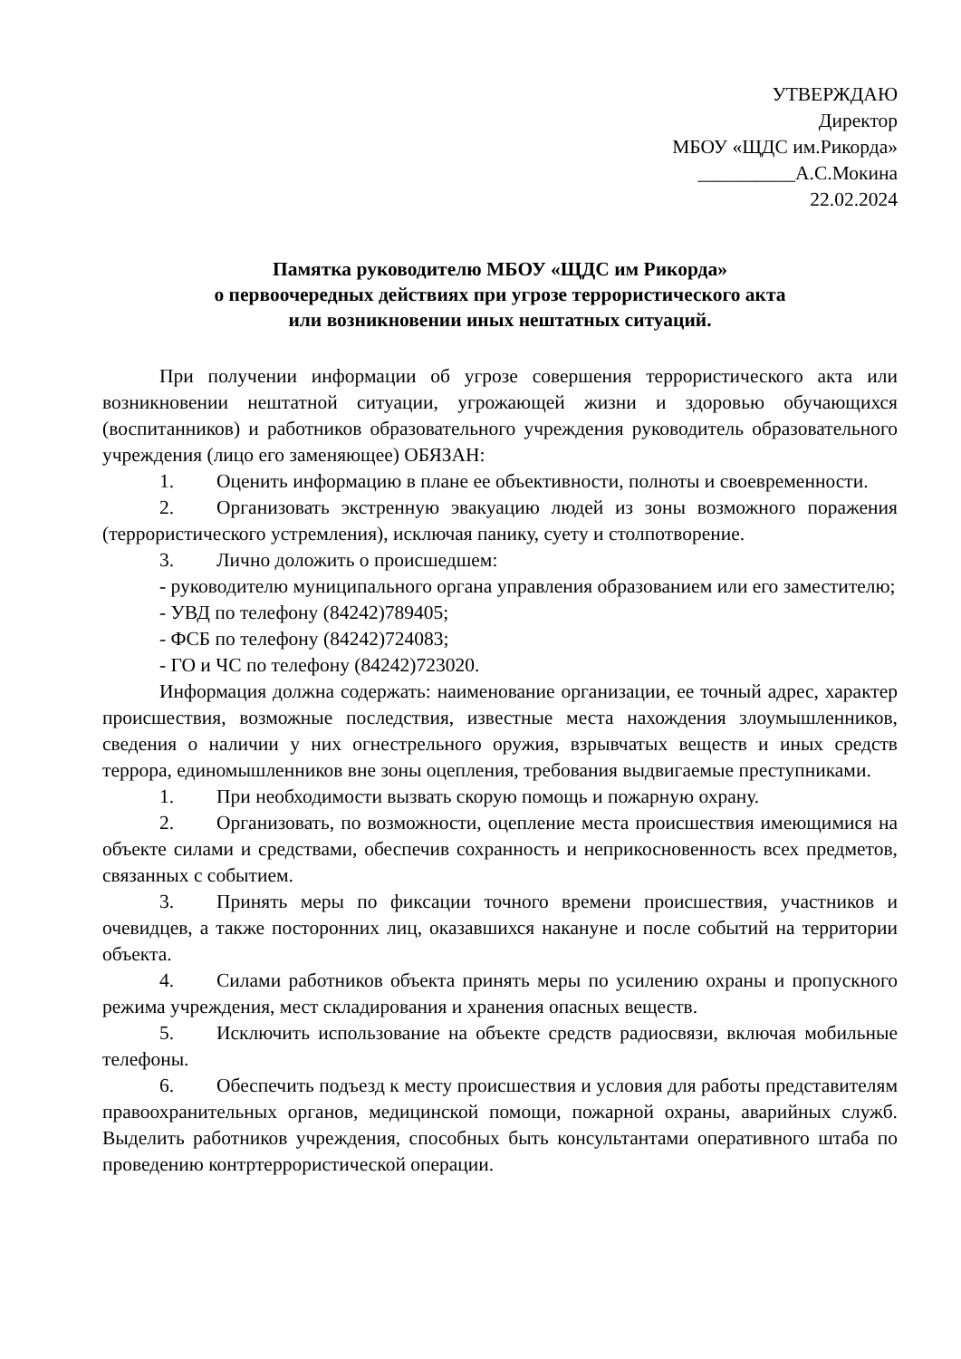УТВЕРЖДАЮ
Директор
МБОУ «ЩДС им.Рикорда»
__________А.С.Мокина
22.02.2024
Памятка руководителю МБОУ «ЩДС им Рикорда»
о первоочередных действиях при угрозе террористического акта
или возникновении иных нештатных ситуаций.
При получении информации об угрозе совершения террористического акта или возникновении нештатной ситуации, угрожающей жизни и здоровью обучающихся (воспитанников) и работников образовательного учреждения руководитель образовательного учреждения (лицо его заменяющее) ОБЯЗАН:
1. Оценить информацию в плане ее объективности, полноты и своевременности.
2. Организовать экстренную эвакуацию людей из зоны возможного поражения (террористического устремления), исключая панику, суету и столпотворение.
3. Лично доложить о происшедшем:
- руководителю муниципального органа управления образованием или его заместителю;
- УВД по телефону (84242)789405;
- ФСБ по телефону (84242)724083;
- ГО и ЧС по телефону (84242)723020.
Информация должна содержать: наименование организации, ее точный адрес, характер происшествия, возможные последствия, известные места нахождения злоумышленников, сведения о наличии у них огнестрельного оружия, взрывчатых веществ и иных средств террора, единомышленников вне зоны оцепления, требования выдвигаемые преступниками.
1. При необходимости вызвать скорую помощь и пожарную охрану.
2. Организовать, по возможности, оцепление места происшествия имеющимися на объекте силами и средствами, обеспечив сохранность и неприкосновенность всех предметов, связанных с событием.
3. Принять меры по фиксации точного времени происшествия, участников и очевидцев, а также посторонних лиц, оказавшихся накануне и после событий на территории объекта.
4. Силами работников объекта принять меры по усилению охраны и пропускного режима учреждения, мест складирования и хранения опасных веществ.
5. Исключить использование на объекте средств радиосвязи, включая мобильные телефоны.
6. Обеспечить подъезд к месту происшествия и условия для работы представителям правоохранительных органов, медицинской помощи, пожарной охраны, аварийных служб. Выделить работников учреждения, способных быть консультантами оперативного штаба по проведению контртеррористической операции.